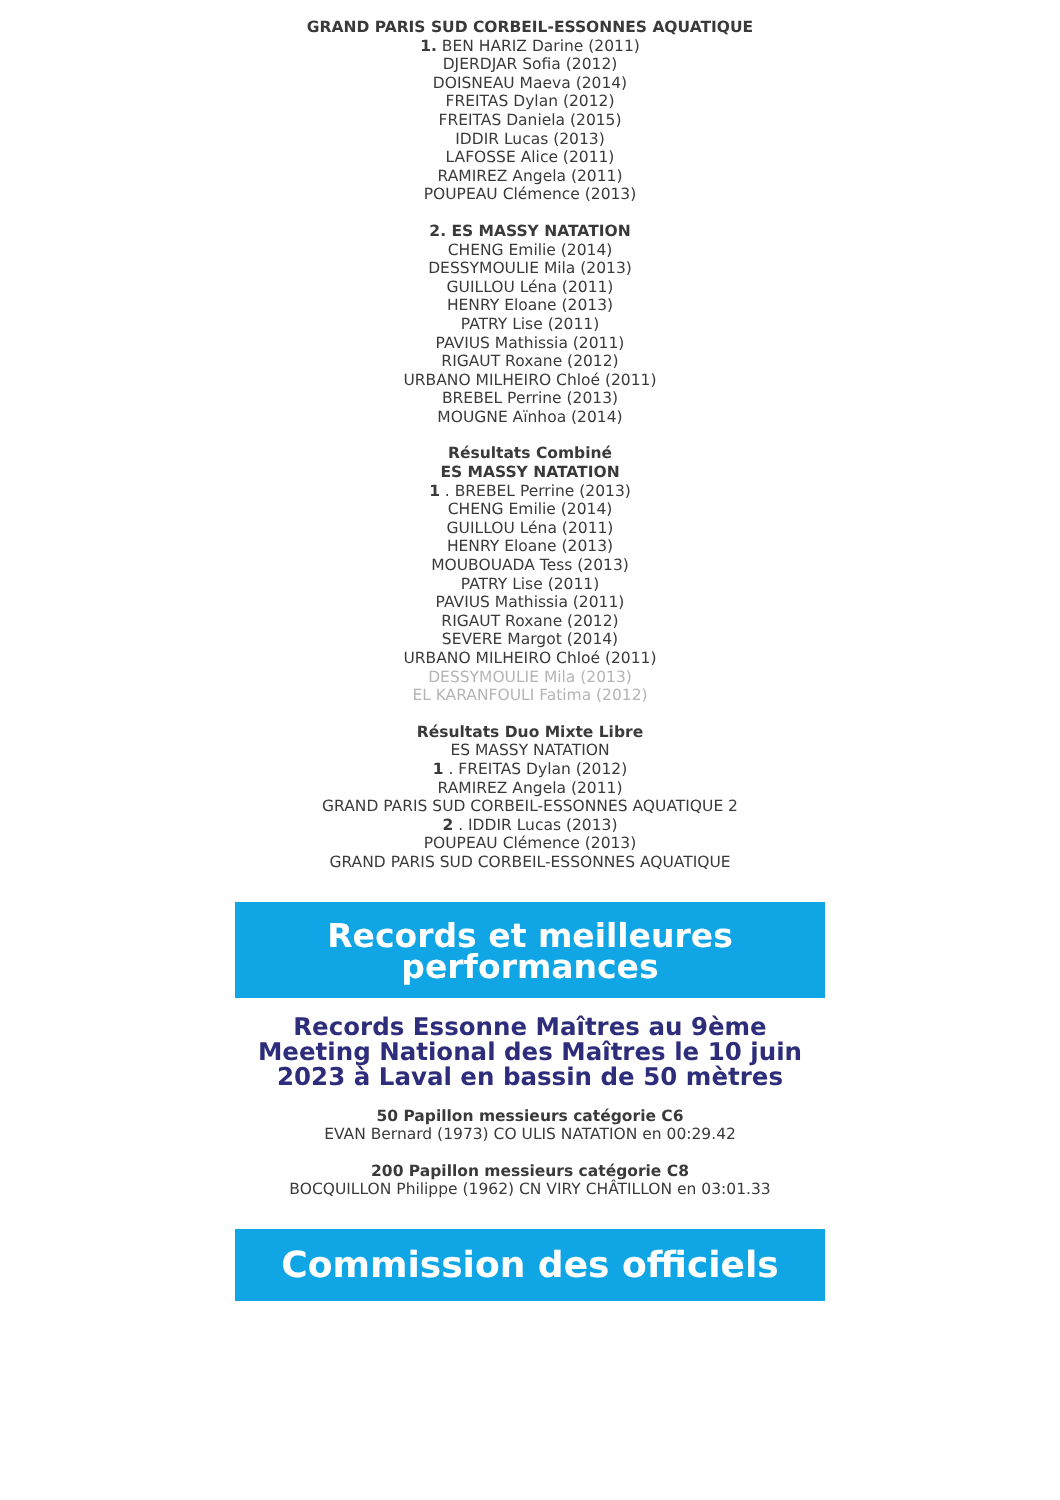GRAND PARIS SUD CORBEIL-ESSONNES AQUATIQUE
1. BEN HARIZ Darine (2011)
DJERDJAR Sofia (2012)
DOISNEAU Maeva (2014)
FREITAS Dylan (2012)
FREITAS Daniela (2015)
IDDIR Lucas (2013)
LAFOSSE Alice (2011)
RAMIREZ Angela (2011)
POUPEAU Clémence (2013)
2. ES MASSY NATATION
CHENG Emilie (2014)
DESSYMOULIE Mila (2013)
GUILLOU Léna (2011)
HENRY Eloane (2013)
PATRY Lise (2011)
PAVIUS Mathissia (2011)
RIGAUT Roxane (2012)
URBANO MILHEIRO Chloé (2011)
BREBEL Perrine (2013)
MOUGNE Aïnhoa (2014)
Résultats Combiné
ES MASSY NATATION
1 . BREBEL Perrine (2013)
CHENG Emilie (2014)
GUILLOU Léna (2011)
HENRY Eloane (2013)
MOUBOUADA Tess (2013)
PATRY Lise (2011)
PAVIUS Mathissia (2011)
RIGAUT Roxane (2012)
SEVERE Margot (2014)
URBANO MILHEIRO Chloé (2011)
DESSYMOULIE Mila (2013)
EL KARANFOULI Fatima (2012)
Résultats Duo Mixte Libre
ES MASSY NATATION
1 . FREITAS Dylan (2012)
RAMIREZ Angela (2011)
GRAND PARIS SUD CORBEIL-ESSONNES AQUATIQUE 2
2 . IDDIR Lucas (2013)
POUPEAU Clémence (2013)
GRAND PARIS SUD CORBEIL-ESSONNES AQUATIQUE
Records et meilleures
performances
Records Essonne Maîtres au 9ème Meeting National des Maîtres le 10 juin 2023 à Laval en bassin de 50 mètres
50 Papillon messieurs catégorie C6
EVAN Bernard (1973) CO ULIS NATATION en 00:29.42
200 Papillon messieurs catégorie C8
BOCQUILLON Philippe (1962) CN VIRY CHÂTILLON en 03:01.33
Commission des officiels